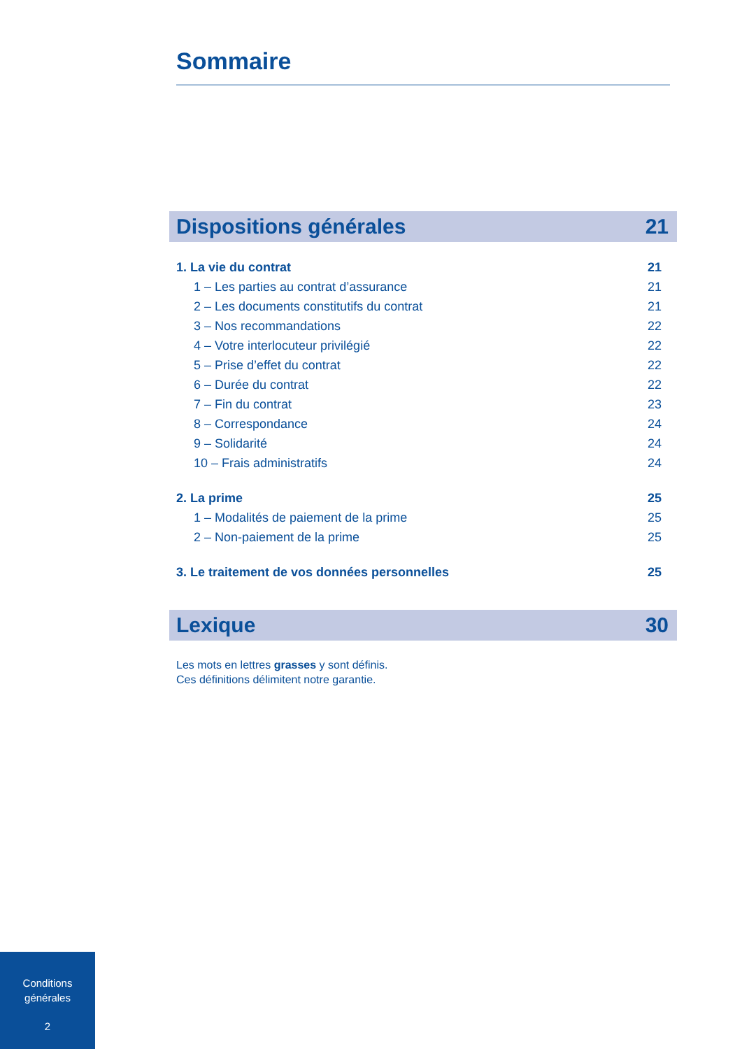Sommaire
Dispositions générales 21
1. La vie du contrat 21
1 – Les parties au contrat d’assurance 21
2 – Les documents constitutifs du contrat 21
3 – Nos recommandations 22
4 – Votre interlocuteur privilégié 22
5 – Prise d’effet du contrat 22
6 – Durée du contrat 22
7 – Fin du contrat 23
8 – Correspondance 24
9 – Solidarité 24
10 – Frais administratifs 24
2. La prime 25
1 – Modalités de paiement de la prime 25
2 – Non-paiement de la prime 25
3. Le traitement de vos données personnelles 25
Lexique 30
Les mots en lettres grasses y sont définis.
Ces définitions délimitent notre garantie.
Conditions
générales
2